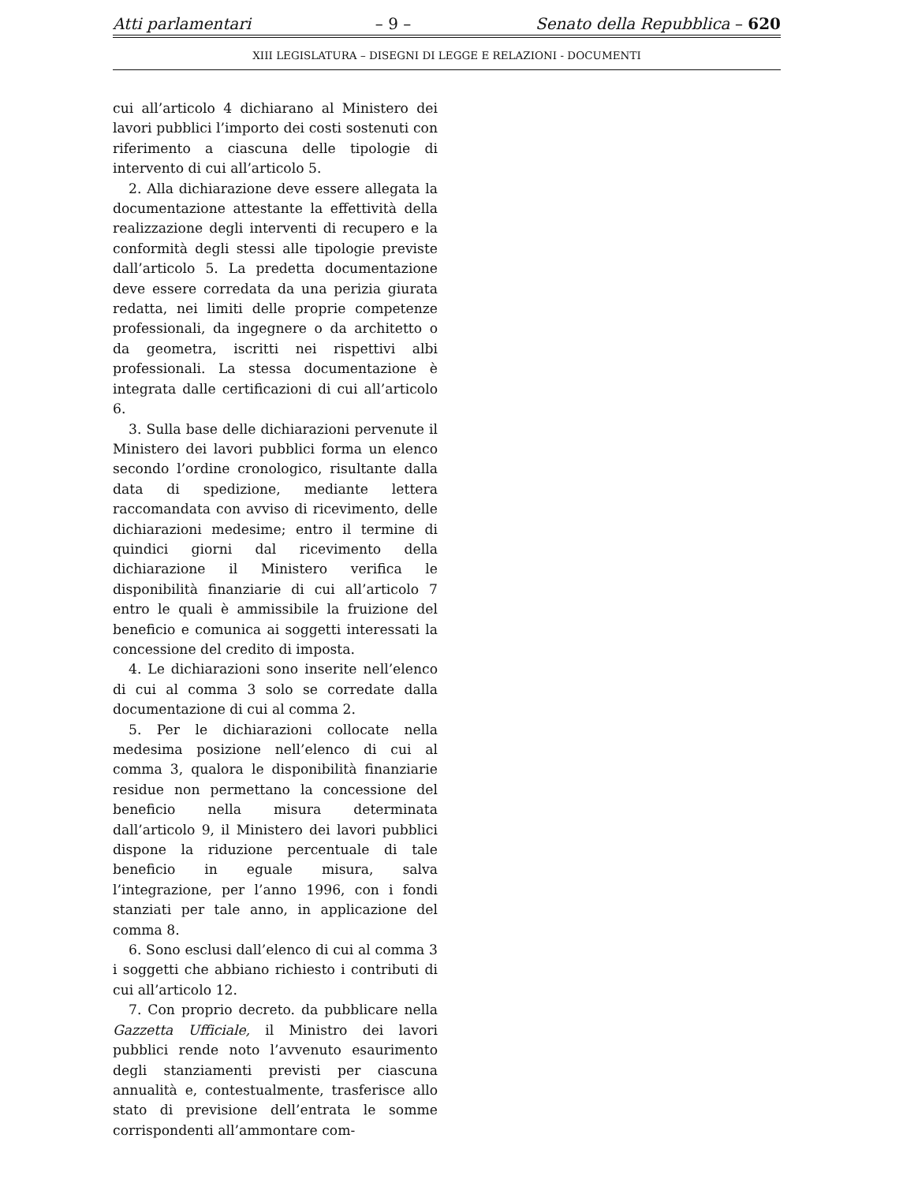Atti parlamentari – 9 – Senato della Repubblica – 620
XIII LEGISLATURA – DISEGNI DI LEGGE E RELAZIONI - DOCUMENTI
cui all’articolo 4 dichiarano al Ministero dei lavori pubblici l’importo dei costi sostenuti con riferimento a ciascuna delle tipologie di intervento di cui all’articolo 5.
2. Alla dichiarazione deve essere allegata la documentazione attestante la effettività della realizzazione degli interventi di recupero e la conformità degli stessi alle tipologie previste dall’articolo 5. La predetta documentazione deve essere corredata da una perizia giurata redatta, nei limiti delle proprie competenze professionali, da ingegnere o da architetto o da geometra, iscritti nei rispettivi albi professionali. La stessa documentazione è integrata dalle certificazioni di cui all’articolo 6.
3. Sulla base delle dichiarazioni pervenute il Ministero dei lavori pubblici forma un elenco secondo l’ordine cronologico, risultante dalla data di spedizione, mediante lettera raccomandata con avviso di ricevimento, delle dichiarazioni medesime; entro il termine di quindici giorni dal ricevimento della dichiarazione il Ministero verifica le disponibilità finanziarie di cui all’articolo 7 entro le quali è ammissibile la fruizione del beneficio e comunica ai soggetti interessati la concessione del credito di imposta.
4. Le dichiarazioni sono inserite nell’elenco di cui al comma 3 solo se corredate dalla documentazione di cui al comma 2.
5. Per le dichiarazioni collocate nella medesima posizione nell’elenco di cui al comma 3, qualora le disponibilità finanziarie residue non permettano la concessione del beneficio nella misura determinata dall’articolo 9, il Ministero dei lavori pubblici dispone la riduzione percentuale di tale beneficio in eguale misura, salva l’integrazione, per l’anno 1996, con i fondi stanziati per tale anno, in applicazione del comma 8.
6. Sono esclusi dall’elenco di cui al comma 3 i soggetti che abbiano richiesto i contributi di cui all’articolo 12.
7. Con proprio decreto. da pubblicare nella Gazzetta Ufficiale, il Ministro dei lavori pubblici rende noto l’avvenuto esaurimento degli stanziamenti previsti per ciascuna annualità e, contestualmente, trasferisce allo stato di previsione dell’entrata le somme corrispondenti all’ammontare com-